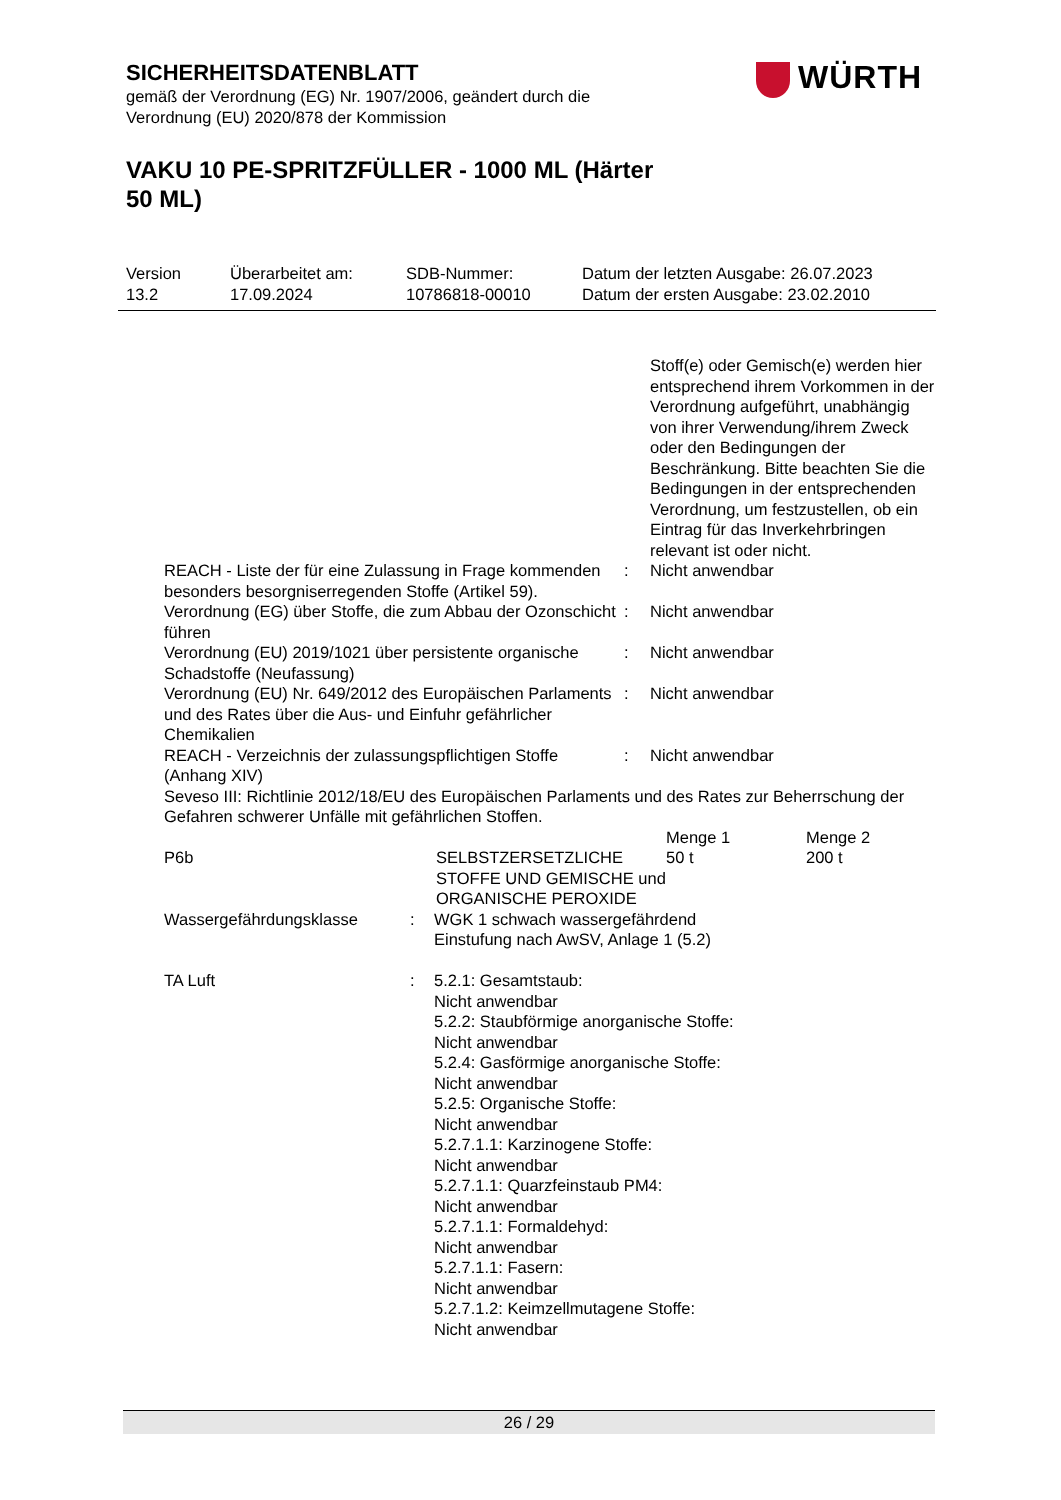WÜRTH
SICHERHEITSDATENBLATT
gemäß der Verordnung (EG) Nr. 1907/2006, geändert durch die
Verordnung (EU) 2020/878 der Kommission
VAKU 10 PE-SPRITZFÜLLER - 1000 ML (Härter 50 ML)
| Version 13.2 | Überarbeitet am: 17.09.2024 | SDB-Nummer: 10786818-00010 | Datum der letzten Ausgabe: 26.07.2023 Datum der ersten Ausgabe: 23.02.2010 |
| | | Stoff(e) oder Gemisch(e) werden hier entsprechend ihrem Vorkommen in der Verordnung aufgeführt, unabhängig von ihrer Verwendung/ihrem Zweck oder den Bedingungen der Beschränkung. Bitte beachten Sie die Bedingungen in der entsprechenden Verordnung, um festzustellen, ob ein Eintrag für das Inverkehrbringen relevant ist oder nicht. |
| REACH - Liste der für eine Zulassung in Frage kommenden besonders besorgniserregenden Stoffe (Artikel 59). | : | Nicht anwendbar |
| Verordnung (EG) über Stoffe, die zum Abbau der Ozonschicht führen | : | Nicht anwendbar |
| Verordnung (EU) 2019/1021 über persistente organische Schadstoffe (Neufassung) | : | Nicht anwendbar |
| Verordnung (EU) Nr. 649/2012 des Europäischen Parlaments und des Rates über die Aus- und Einfuhr gefährlicher Chemikalien | : | Nicht anwendbar |
| REACH - Verzeichnis der zulassungspflichtigen Stoffe (Anhang XIV) | : | Nicht anwendbar |
| Seveso III: Richtlinie 2012/18/EU des Europäischen Parlaments und des Rates zur Beherrschung der Gefahren schwerer Unfälle mit gefährlichen Stoffen. | | |
| | | Menge 1 | Menge 2 |
| --- | --- | --- | --- |
| P6b | SELBSTZERSETZLICHE STOFFE UND GEMISCHE und ORGANISCHE PEROXIDE | 50 t | 200 t |
| Wassergefährdungsklasse | : | WGK 1 schwach wassergefährdend Einstufung nach AwSV, Anlage 1 (5.2) |
| TA Luft | : | 5.2.1: Gesamtstaub: Nicht anwendbar 5.2.2: Staubförmige anorganische Stoffe: Nicht anwendbar 5.2.4: Gasförmige anorganische Stoffe: Nicht anwendbar 5.2.5: Organische Stoffe: Nicht anwendbar 5.2.7.1.1: Karzinogene Stoffe: Nicht anwendbar 5.2.7.1.1: Quarzfeinstaub PM4: Nicht anwendbar 5.2.7.1.1: Formaldehyd: Nicht anwendbar 5.2.7.1.1: Fasern: Nicht anwendbar 5.2.7.1.2: Keimzellmutagene Stoffe: Nicht anwendbar |
26 / 29